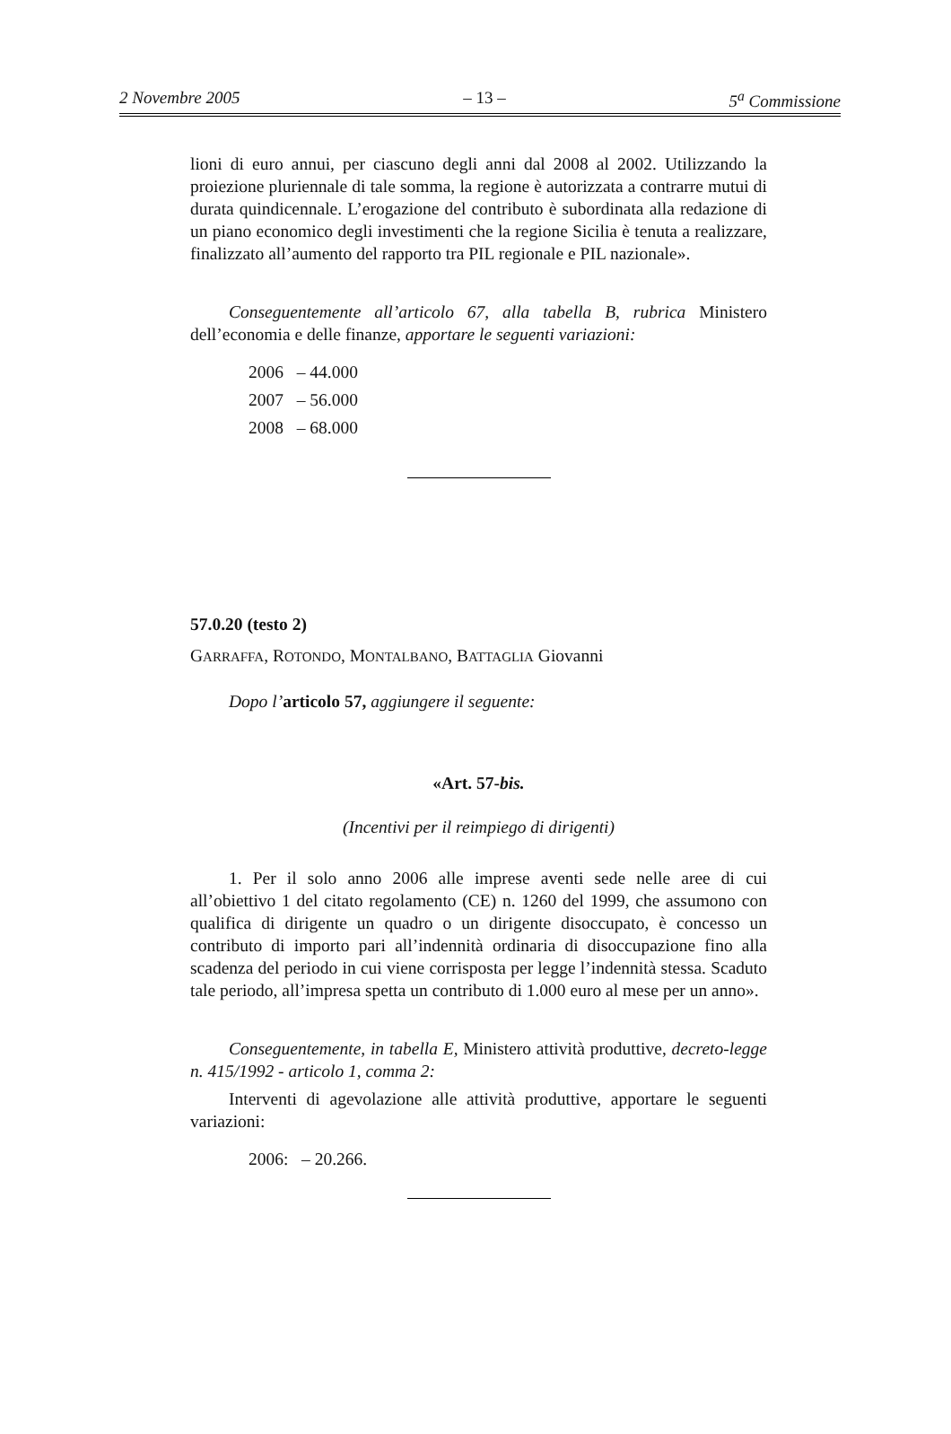2 Novembre 2005 – 13 – 5<sup>a</sup> Commissione
lioni di euro annui, per ciascuno degli anni dal 2008 al 2002. Utilizzando la proiezione pluriennale di tale somma, la regione è autorizzata a contrarre mutui di durata quindicennale. L’erogazione del contributo è subordinata alla redazione di un piano economico degli investimenti che la regione Sicilia è tenuta a realizzare, finalizzato all’aumento del rapporto tra PIL regionale e PIL nazionale».
Conseguentemente all’articolo 67, alla tabella B, rubrica Ministero dell’economia e delle finanze, apportare le seguenti variazioni:
2006 – 44.000
2007 – 56.000
2008 – 68.000
57.0.20 (testo 2)
GARRAFFA, ROTONDO, MONTALBANO, BATTAGLIA Giovanni
Dopo l’articolo 57, aggiungere il seguente:
«Art. 57-bis.
(Incentivi per il reimpiego di dirigenti)
1. Per il solo anno 2006 alle imprese aventi sede nelle aree di cui all’obiettivo 1 del citato regolamento (CE) n. 1260 del 1999, che assumono con qualifica di dirigente un quadro o un dirigente disoccupato, è concesso un contributo di importo pari all’indennità ordinaria di disoccupazione fino alla scadenza del periodo in cui viene corrisposta per legge l’indennità stessa. Scaduto tale periodo, all’impresa spetta un contributo di 1.000 euro al mese per un anno».
Conseguentemente, in tabella E, Ministero attività produttive, decreto-legge n. 415/1992 - articolo 1, comma 2:
Interventi di agevolazione alle attività produttive, apportare le seguenti variazioni:
2006: – 20.266.